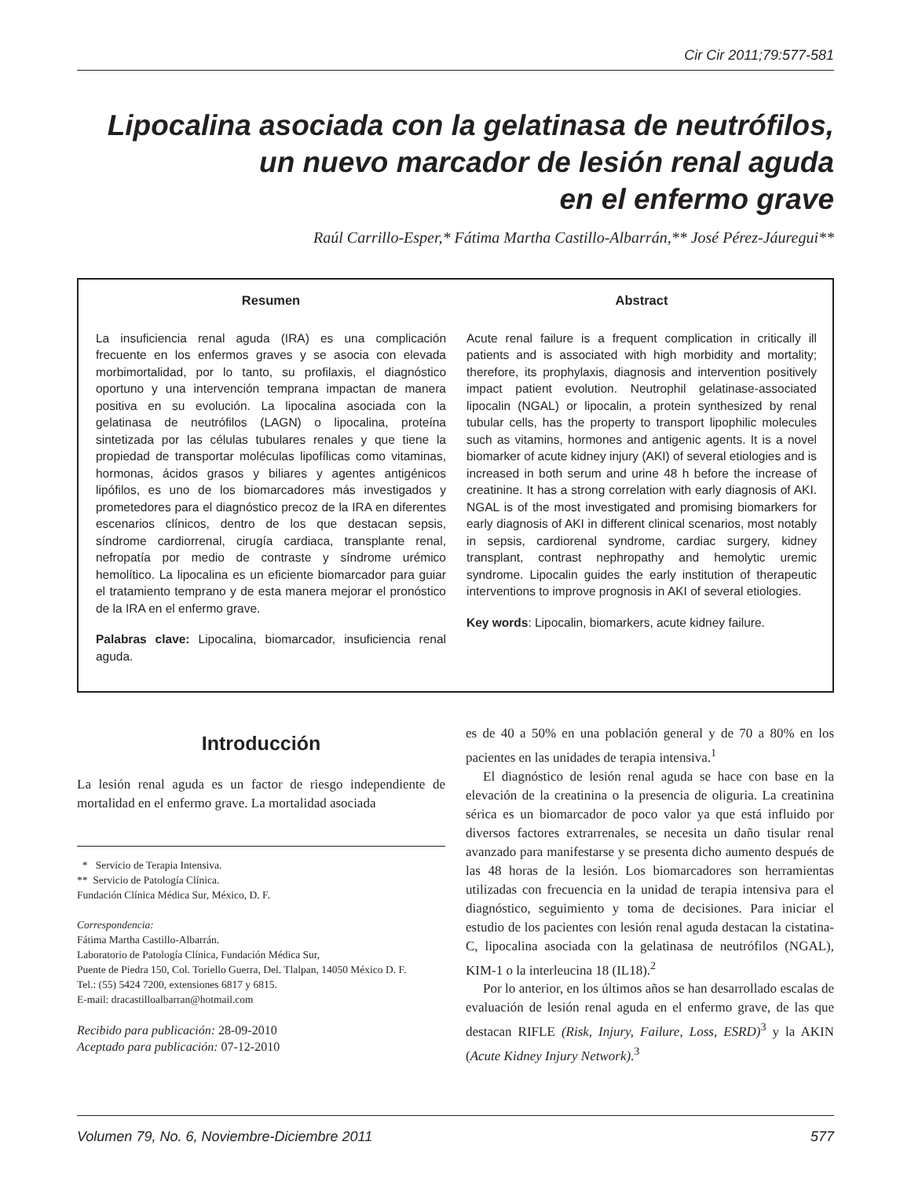Cir Cir 2011;79:577-581
Lipocalina asociada con la gelatinasa de neutrófilos,
un nuevo marcador de lesión renal aguda
en el enfermo grave
Raúl Carrillo-Esper,* Fátima Martha Castillo-Albarrán,** José Pérez-Jáuregui**
Resumen
La insuficiencia renal aguda (IRA) es una complicación frecuente en los enfermos graves y se asocia con elevada morbimortalidad, por lo tanto, su profilaxis, el diagnóstico oportuno y una intervención temprana impactan de manera positiva en su evolución. La lipocalina asociada con la gelatinasa de neutrófilos (LAGN) o lipocalina, proteína sintetizada por las células tubulares renales y que tiene la propiedad de transportar moléculas lipofílicas como vitaminas, hormonas, ácidos grasos y biliares y agentes antigénicos lipófilos, es uno de los biomarcadores más investigados y prometedores para el diagnóstico precoz de la IRA en diferentes escenarios clínicos, dentro de los que destacan sepsis, síndrome cardiorrenal, cirugía cardiaca, transplante renal, nefropatía por medio de contraste y síndrome urémico hemolítico. La lipocalina es un eficiente biomarcador para guiar el tratamiento temprano y de esta manera mejorar el pronóstico de la IRA en el enfermo grave.
Palabras clave: Lipocalina, biomarcador, insuficiencia renal aguda.
Abstract
Acute renal failure is a frequent complication in critically ill patients and is associated with high morbidity and mortality; therefore, its prophylaxis, diagnosis and intervention positively impact patient evolution. Neutrophil gelatinase-associated lipocalin (NGAL) or lipocalin, a protein synthesized by renal tubular cells, has the property to transport lipophilic molecules such as vitamins, hormones and antigenic agents. It is a novel biomarker of acute kidney injury (AKI) of several etiologies and is increased in both serum and urine 48 h before the increase of creatinine. It has a strong correlation with early diagnosis of AKI. NGAL is of the most investigated and promising biomarkers for early diagnosis of AKI in different clinical scenarios, most notably in sepsis, cardiorenal syndrome, cardiac surgery, kidney transplant, contrast nephropathy and hemolytic uremic syndrome. Lipocalin guides the early institution of therapeutic interventions to improve prognosis in AKI of several etiologies.
Key words: Lipocalin, biomarkers, acute kidney failure.
Introducción
La lesión renal aguda es un factor de riesgo independiente de mortalidad en el enfermo grave. La mortalidad asociada
* Servicio de Terapia Intensiva.
** Servicio de Patología Clínica.
Fundación Clínica Médica Sur, México, D. F.
Correspondencia:
Fátima Martha Castillo-Albarrán.
Laboratorio de Patología Clínica, Fundación Médica Sur,
Puente de Piedra 150, Col. Toriello Guerra, Del. Tlalpan, 14050 México D. F.
Tel.: (55) 5424 7200, extensiones 6817 y 6815.
E-mail: dracastilloalbarran@hotmail.com
Recibido para publicación: 28-09-2010
Aceptado para publicación: 07-12-2010
es de 40 a 50% en una población general y de 70 a 80% en los pacientes en las unidades de terapia intensiva.<sup>1</sup>
El diagnóstico de lesión renal aguda se hace con base en la elevación de la creatinina o la presencia de oliguria. La creatinina sérica es un biomarcador de poco valor ya que está influido por diversos factores extrarrenales, se necesita un daño tisular renal avanzado para manifestarse y se presenta dicho aumento después de las 48 horas de la lesión. Los biomarcadores son herramientas utilizadas con frecuencia en la unidad de terapia intensiva para el diagnóstico, seguimiento y toma de decisiones. Para iniciar el estudio de los pacientes con lesión renal aguda destacan la cistatina-C, lipocalina asociada con la gelatinasa de neutrófilos (NGAL), KIM-1 o la interleucina 18 (IL18).<sup>2</sup>
Por lo anterior, en los últimos años se han desarrollado escalas de evaluación de lesión renal aguda en el enfermo grave, de las que destacan RIFLE (Risk, Injury, Failure, Loss, ESRD)<sup>3</sup> y la AKIN (Acute Kidney Injury Network).<sup>3</sup>
Volumen 79, No. 6, Noviembre-Diciembre 2011 577